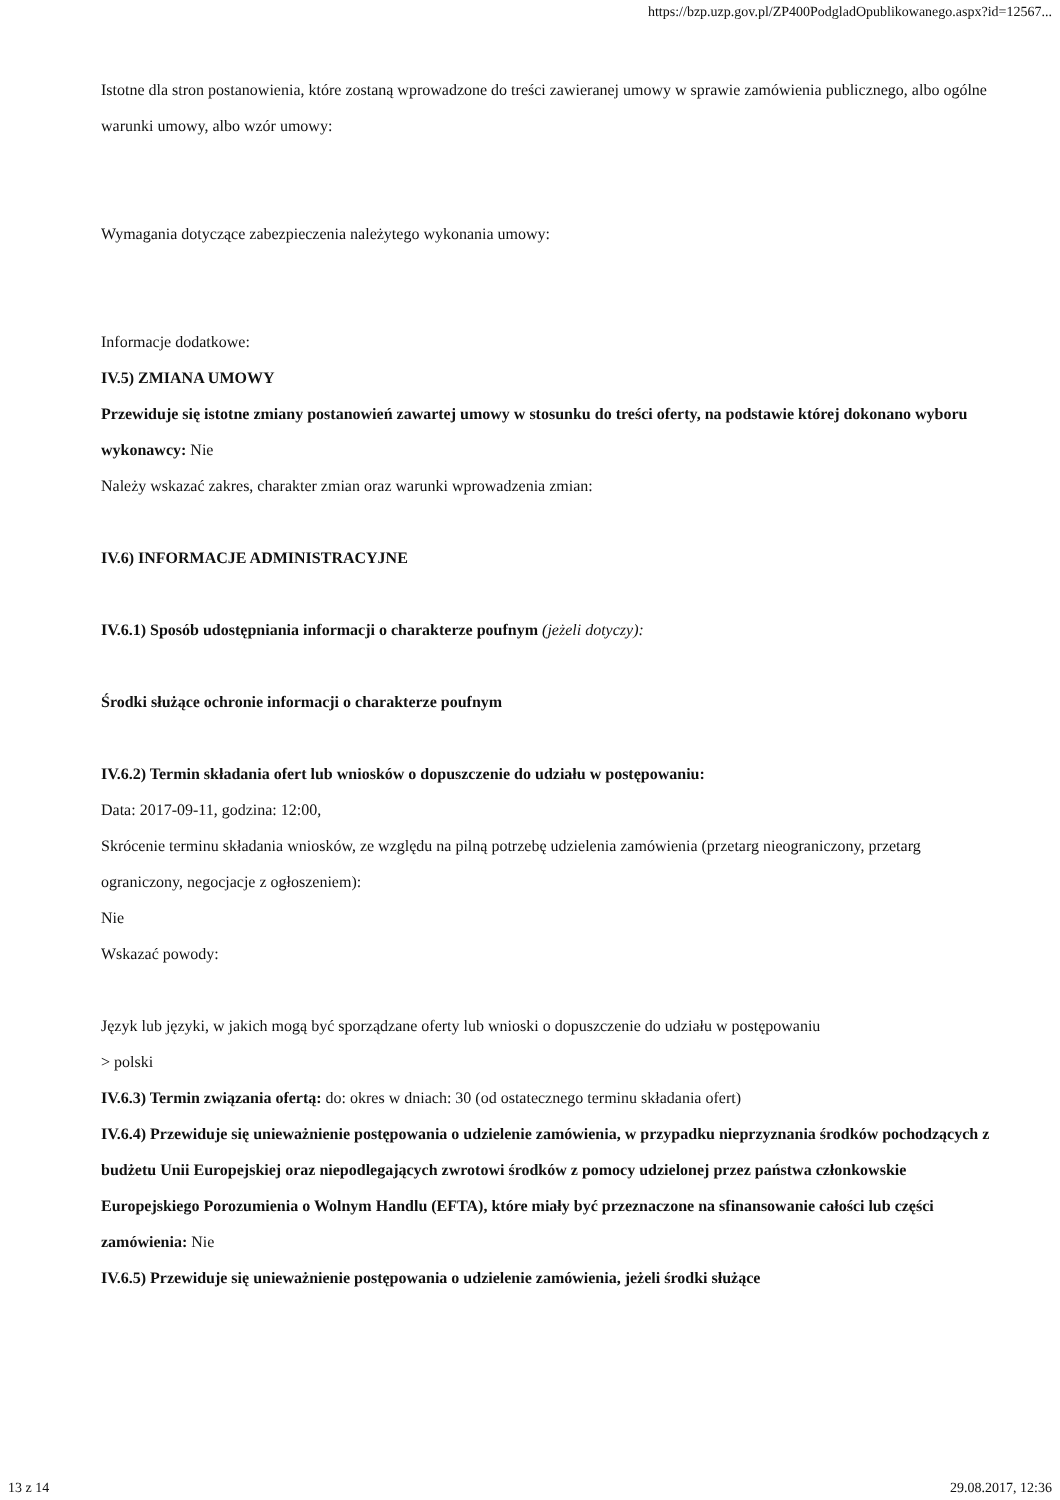https://bzp.uzp.gov.pl/ZP400PodgladOpublikowanego.aspx?id=12567...
Istotne dla stron postanowienia, które zostaną wprowadzone do treści zawieranej umowy w sprawie zamówienia publicznego, albo ogólne warunki umowy, albo wzór umowy:
Wymagania dotyczące zabezpieczenia należytego wykonania umowy:
Informacje dodatkowe:
IV.5) ZMIANA UMOWY
Przewiduje się istotne zmiany postanowień zawartej umowy w stosunku do treści oferty, na podstawie której dokonano wyboru wykonawcy: Nie
Należy wskazać zakres, charakter zmian oraz warunki wprowadzenia zmian:
IV.6) INFORMACJE ADMINISTRACYJNE
IV.6.1) Sposób udostępniania informacji o charakterze poufnym (jeżeli dotyczy):
Środki służące ochronie informacji o charakterze poufnym
IV.6.2) Termin składania ofert lub wniosków o dopuszczenie do udziału w postępowaniu:
Data: 2017-09-11, godzina: 12:00,
Skrócenie terminu składania wniosków, ze względu na pilną potrzebę udzielenia zamówienia (przetarg nieograniczony, przetarg ograniczony, negocjacje z ogłoszeniem):
Nie
Wskazać powody:
Język lub języki, w jakich mogą być sporządzane oferty lub wnioski o dopuszczenie do udziału w postępowaniu
> polski
IV.6.3) Termin związania ofertą: do: okres w dniach: 30 (od ostatecznego terminu składania ofert)
IV.6.4) Przewiduje się unieważnienie postępowania o udzielenie zamówienia, w przypadku nieprzyznania środków pochodzących z budżetu Unii Europejskiej oraz niepodlegających zwrotowi środków z pomocy udzielonej przez państwa członkowskie Europejskiego Porozumienia o Wolnym Handlu (EFTA), które miały być przeznaczone na sfinansowanie całości lub części zamówienia: Nie
IV.6.5) Przewiduje się unieważnienie postępowania o udzielenie zamówienia, jeżeli środki służące
13 z 14 29.08.2017, 12:36